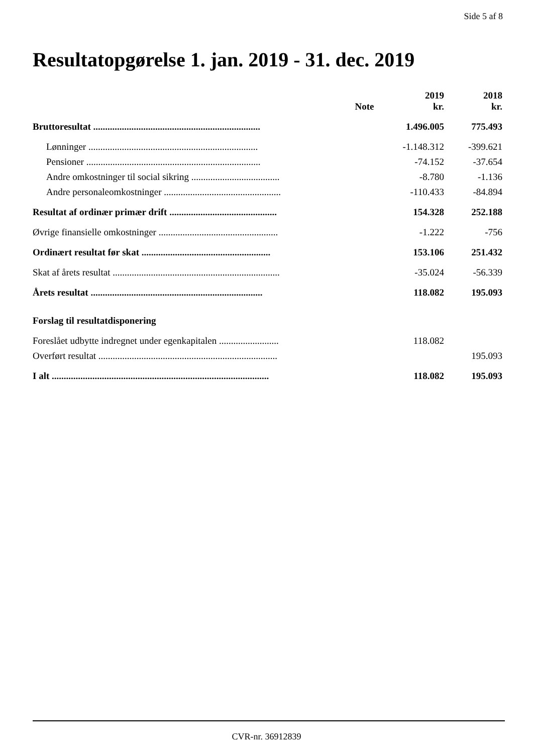Side 5 af 8
Resultatopgørelse 1. jan. 2019 - 31. dec. 2019
| | Note | 2019 kr. | 2018 kr. |
| --- | --- | --- | --- |
| Bruttoresultat ...................................................................... | | 1.496.005 | 775.493 |
| Lønninger ....................................................................... | | -1.148.312 | -399.621 |
| Pensioner ......................................................................... | | -74.152 | -37.654 |
| Andre omkostninger til social sikring ..................................... | | -8.780 | -1.136 |
| Andre personaleomkostninger ................................................. | | -110.433 | -84.894 |
| Resultat af ordinær primær drift ............................................. | | 154.328 | 252.188 |
| Øvrige finansielle omkostninger .................................................. | | -1.222 | -756 |
| Ordinært resultat før skat ...................................................... | | 153.106 | 251.432 |
| Skat af årets resultat ...................................................................... | | -35.024 | -56.339 |
| Årets resultat ........................................................................ | | 118.082 | 195.093 |
| Forslag til resultatdisponering | | | |
| Foreslået udbytte indregnet under egenkapitalen ......................... | | 118.082 | |
| Overført resultat ........................................................................... | | | 195.093 |
| I alt ........................................................................................... | | 118.082 | 195.093 |
CVR-nr. 36912839